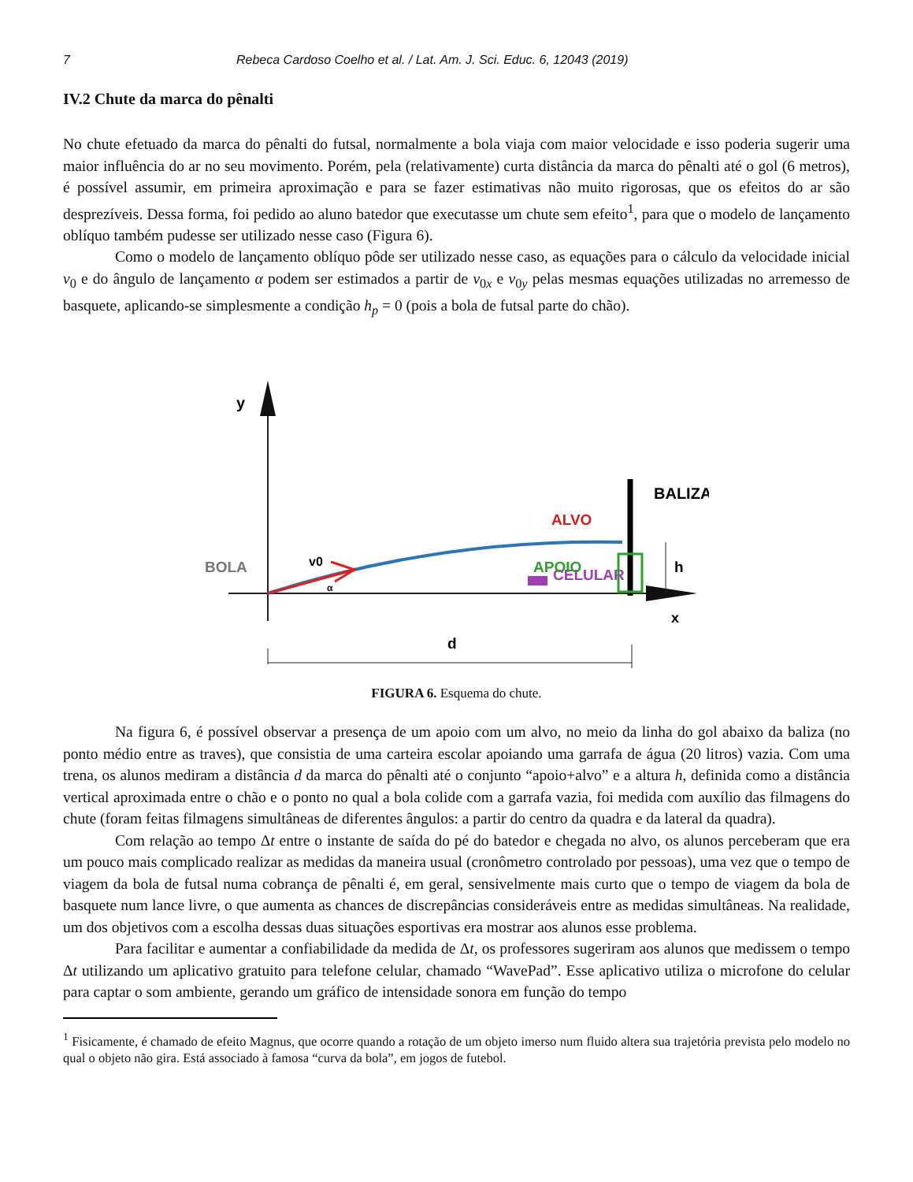7 Rebeca Cardoso Coelho et al. / Lat. Am. J. Sci. Educ. 6, 12043 (2019)
IV.2 Chute da marca do pênalti
No chute efetuado da marca do pênalti do futsal, normalmente a bola viaja com maior velocidade e isso poderia sugerir uma maior influência do ar no seu movimento. Porém, pela (relativamente) curta distância da marca do pênalti até o gol (6 metros), é possível assumir, em primeira aproximação e para se fazer estimativas não muito rigorosas, que os efeitos do ar são desprezíveis. Dessa forma, foi pedido ao aluno batedor que executasse um chute sem efeito<sup>1</sup>, para que o modelo de lançamento oblíquo também pudesse ser utilizado nesse caso (Figura 6).
Como o modelo de lançamento oblíquo pôde ser utilizado nesse caso, as equações para o cálculo da velocidade inicial v<sub>0</sub> e do ângulo de lançamento α podem ser estimados a partir de v<sub>0x</sub> e v<sub>0y</sub> pelas mesmas equações utilizadas no arremesso de basquete, aplicando-se simplesmente a condição h<sub>p</sub> = 0 (pois a bola de futsal parte do chão).
y
x
BALIZA
BOLA
v0
α
CELULAR
ALVO
APOIO
h
d
FIGURA 6. Esquema do chute.
Na figura 6, é possível observar a presença de um apoio com um alvo, no meio da linha do gol abaixo da baliza (no ponto médio entre as traves), que consistia de uma carteira escolar apoiando uma garrafa de água (20 litros) vazia. Com uma trena, os alunos mediram a distância d da marca do pênalti até o conjunto “apoio+alvo” e a altura h, definida como a distância vertical aproximada entre o chão e o ponto no qual a bola colide com a garrafa vazia, foi medida com auxílio das filmagens do chute (foram feitas filmagens simultâneas de diferentes ângulos: a partir do centro da quadra e da lateral da quadra).
Com relação ao tempo Δt entre o instante de saída do pé do batedor e chegada no alvo, os alunos perceberam que era um pouco mais complicado realizar as medidas da maneira usual (cronômetro controlado por pessoas), uma vez que o tempo de viagem da bola de futsal numa cobrança de pênalti é, em geral, sensivelmente mais curto que o tempo de viagem da bola de basquete num lance livre, o que aumenta as chances de discrepâncias consideráveis entre as medidas simultâneas. Na realidade, um dos objetivos com a escolha dessas duas situações esportivas era mostrar aos alunos esse problema.
Para facilitar e aumentar a confiabilidade da medida de Δt, os professores sugeriram aos alunos que medissem o tempo Δt utilizando um aplicativo gratuito para telefone celular, chamado “WavePad”. Esse aplicativo utiliza o microfone do celular para captar o som ambiente, gerando um gráfico de intensidade sonora em função do tempo
<sup>1</sup> Fisicamente, é chamado de efeito Magnus, que ocorre quando a rotação de um objeto imerso num fluido altera sua trajetória prevista pelo modelo no qual o objeto não gira. Está associado à famosa “curva da bola”, em jogos de futebol.